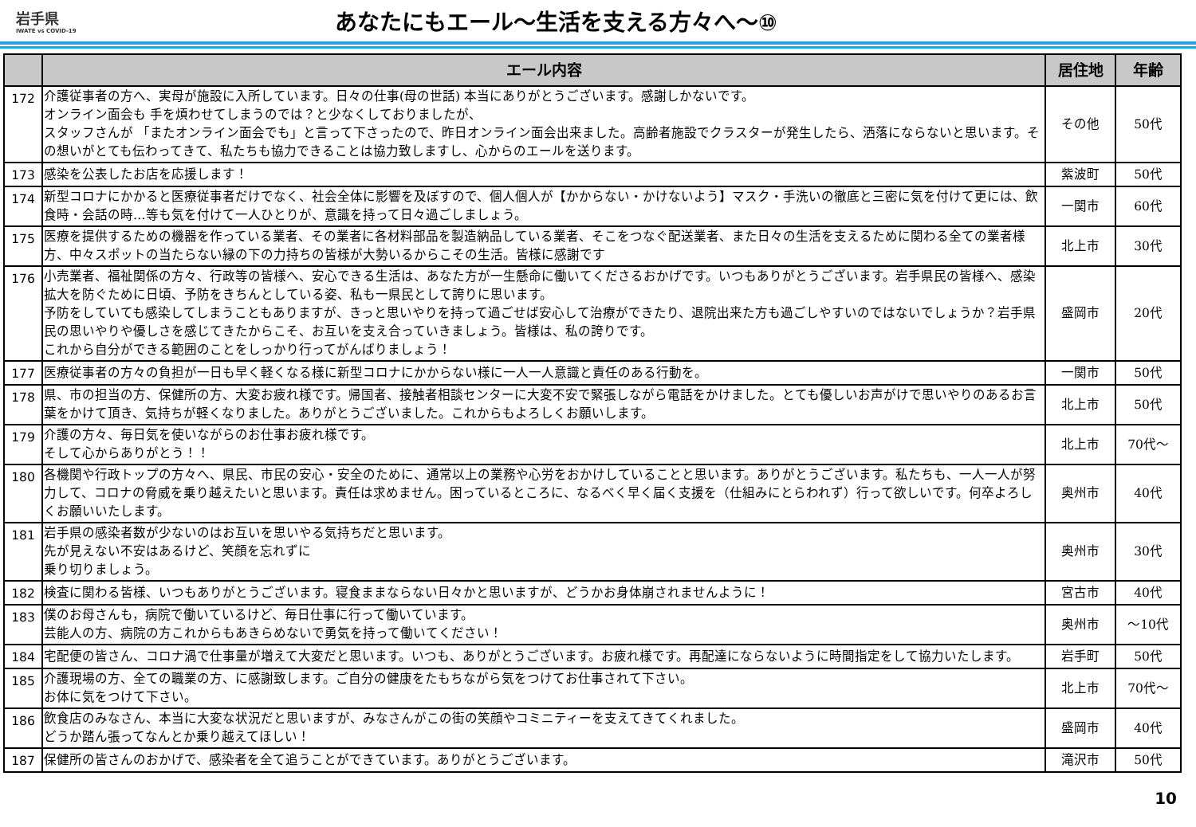岩手県
IWATE vs COVID-19
あなたにもエール～生活を支える方々へ～⑩
| | エール内容 | 居住地 | 年齢 |
| --- | --- | --- | --- |
| 172 | 介護従事者の方へ、実母が施設に入所しています。日々の仕事(母の世話) 本当にありがとうございます。感謝しかないです。 オンライン面会も 手を煩わせてしまうのでは？と少なくしておりましたが、 スタッフさんが 「またオンライン面会でも」と言って下さったので、昨日オンライン面会出来ました。高齢者施設でクラスターが発生したら、洒落にならないと思います。その想いがとても伝わってきて、私たちも協力できることは協力致しますし、心からのエールを送ります。 | その他 | 50代 |
| 173 | 感染を公表したお店を応援します！ | 紫波町 | 50代 |
| 174 | 新型コロナにかかると医療従事者だけでなく、社会全体に影響を及ぼすので、個人個人が【かからない・かけないよう】マスク・手洗いの徹底と三密に気を付けて更には、飲食時・会話の時…等も気を付けて一人ひとりが、意識を持って日々過ごしましょう。 | 一関市 | 60代 |
| 175 | 医療を提供するための機器を作っている業者、その業者に各材料部品を製造納品している業者、そこをつなぐ配送業者、また日々の生活を支えるために関わる全ての業者様方、中々スポットの当たらない縁の下の力持ちの皆様が大勢いるからこその生活。皆様に感謝です | 北上市 | 30代 |
| 176 | 小売業者、福祉関係の方々、行政等の皆様へ、安心できる生活は、あなた方が一生懸命に働いてくださるおかげです。いつもありがとうございます。岩手県民の皆様へ、感染拡大を防ぐために日頃、予防をきちんとしている姿、私も一県民として誇りに思います。 予防をしていても感染してしまうこともありますが、きっと思いやりを持って過ごせば安心して治療ができたり、退院出来た方も過ごしやすいのではないでしょうか？岩手県民の思いやりや優しさを感じてきたからこそ、お互いを支え合っていきましょう。皆様は、私の誇りです。 これから自分ができる範囲のことをしっかり行ってがんばりましょう！ | 盛岡市 | 20代 |
| 177 | 医療従事者の方々の負担が一日も早く軽くなる様に新型コロナにかからない様に一人一人意識と責任のある行動を。 | 一関市 | 50代 |
| 178 | 県、市の担当の方、保健所の方、大変お疲れ様です。帰国者、接触者相談センターに大変不安で緊張しながら電話をかけました。とても優しいお声がけで思いやりのあるお言葉をかけて頂き、気持ちが軽くなりました。ありがとうございました。これからもよろしくお願いします。 | 北上市 | 50代 |
| 179 | 介護の方々、毎日気を使いながらのお仕事お疲れ様です。 そして心からありがとう！！ | 北上市 | 70代～ |
| 180 | 各機関や行政トップの方々へ、県民、市民の安心・安全のために、通常以上の業務や心労をおかけしていることと思います。ありがとうございます。私たちも、一人一人が努力して、コロナの脅威を乗り越えたいと思います。責任は求めません。困っているところに、なるべく早く届く支援を（仕組みにとらわれず）行って欲しいです。何卒よろしくお願いいたします。 | 奥州市 | 40代 |
| 181 | 岩手県の感染者数が少ないのはお互いを思いやる気持ちだと思います。 先が見えない不安はあるけど、笑顔を忘れずに 乗り切りましょう。 | 奥州市 | 30代 |
| 182 | 検査に関わる皆様、いつもありがとうございます。寝食ままならない日々かと思いますが、どうかお身体崩されませんように！ | 宮古市 | 40代 |
| 183 | 僕のお母さんも，病院で働いているけど、毎日仕事に行って働いています。 芸能人の方、病院の方これからもあきらめないで勇気を持って働いてください！ | 奥州市 | ～10代 |
| 184 | 宅配便の皆さん、コロナ渦で仕事量が増えて大変だと思います。いつも、ありがとうございます。お疲れ様です。再配達にならないように時間指定をして協力いたします。 | 岩手町 | 50代 |
| 185 | 介護現場の方、全ての職業の方、に感謝致します。ご自分の健康をたもちながら気をつけてお仕事されて下さい。 お体に気をつけて下さい。 | 北上市 | 70代～ |
| 186 | 飲食店のみなさん、本当に大変な状況だと思いますが、みなさんがこの街の笑顔やコミニティーを支えてきてくれました。 どうか踏ん張ってなんとか乗り越えてほしい！ | 盛岡市 | 40代 |
| 187 | 保健所の皆さんのおかげで、感染者を全て追うことができています。ありがとうございます。 | 滝沢市 | 50代 |
10